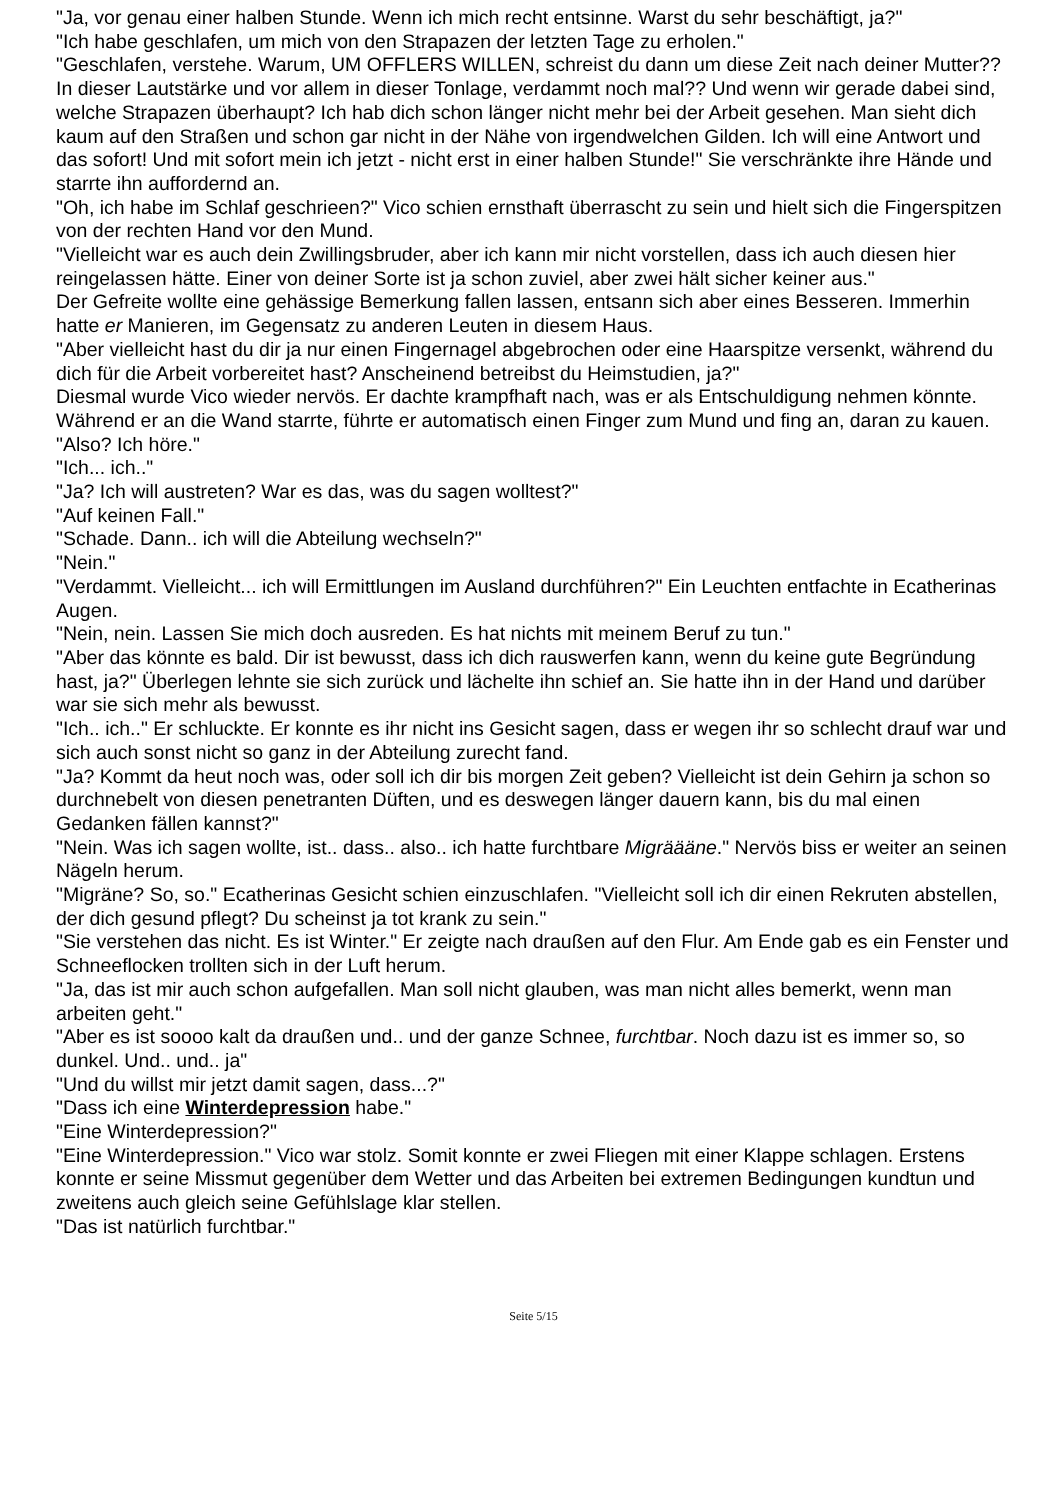"Ja, vor genau einer halben Stunde. Wenn ich mich recht entsinne. Warst du sehr beschäftigt, ja?"
"Ich habe geschlafen, um mich von den Strapazen der letzten Tage zu erholen."
"Geschlafen, verstehe. Warum, UM OFFLERS WILLEN, schreist du dann um diese Zeit nach deiner Mutter?? In dieser Lautstärke und vor allem in dieser Tonlage, verdammt noch mal?? Und wenn wir gerade dabei sind, welche Strapazen überhaupt? Ich hab dich schon länger nicht mehr bei der Arbeit gesehen. Man sieht dich kaum auf den Straßen und schon gar nicht in der Nähe von irgendwelchen Gilden. Ich will eine Antwort und das sofort! Und mit sofort mein ich jetzt - nicht erst in einer halben Stunde!" Sie verschränkte ihre Hände und starrte ihn auffordernd an.
"Oh, ich habe im Schlaf geschrieen?" Vico schien ernsthaft überrascht zu sein und hielt sich die Fingerspitzen von der rechten Hand vor den Mund.
"Vielleicht war es auch dein Zwillingsbruder, aber ich kann mir nicht vorstellen, dass ich auch diesen hier reingelassen hätte. Einer von deiner Sorte ist ja schon zuviel, aber zwei hält sicher keiner aus."
Der Gefreite wollte eine gehässige Bemerkung fallen lassen, entsann sich aber eines Besseren. Immerhin hatte er Manieren, im Gegensatz zu anderen Leuten in diesem Haus.
"Aber vielleicht hast du dir ja nur einen Fingernagel abgebrochen oder eine Haarspitze versenkt, während du dich für die Arbeit vorbereitet hast? Anscheinend betreibst du Heimstudien, ja?"
Diesmal wurde Vico wieder nervös. Er dachte krampfhaft nach, was er als Entschuldigung nehmen könnte. Während er an die Wand starrte, führte er automatisch einen Finger zum Mund und fing an, daran zu kauen.
"Also? Ich höre."
"Ich... ich.."
"Ja? Ich will austreten? War es das, was du sagen wolltest?"
"Auf keinen Fall."
"Schade. Dann.. ich will die Abteilung wechseln?"
"Nein."
"Verdammt. Vielleicht... ich will Ermittlungen im Ausland durchführen?" Ein Leuchten entfachte in Ecatherinas Augen.
"Nein, nein. Lassen Sie mich doch ausreden. Es hat nichts mit meinem Beruf zu tun."
"Aber das könnte es bald. Dir ist bewusst, dass ich dich rauswerfen kann, wenn du keine gute Begründung hast, ja?" Überlegen lehnte sie sich zurück und lächelte ihn schief an. Sie hatte ihn in der Hand und darüber war sie sich mehr als bewusst.
"Ich.. ich.." Er schluckte. Er konnte es ihr nicht ins Gesicht sagen, dass er wegen ihr so schlecht drauf war und sich auch sonst nicht so ganz in der Abteilung zurecht fand.
"Ja? Kommt da heut noch was, oder soll ich dir bis morgen Zeit geben? Vielleicht ist dein Gehirn ja schon so durchnebelt von diesen penetranten Düften, und es deswegen länger dauern kann, bis du mal einen Gedanken fällen kannst?"
"Nein. Was ich sagen wollte, ist.. dass.. also.. ich hatte furchtbare Migrääänе." Nervös biss er weiter an seinen Nägeln herum.
"Migräne? So, so." Ecatherinas Gesicht schien einzuschlafen. "Vielleicht soll ich dir einen Rekruten abstellen, der dich gesund pflegt? Du scheinst ja tot krank zu sein."
"Sie verstehen das nicht. Es ist Winter." Er zeigte nach draußen auf den Flur. Am Ende gab es ein Fenster und Schneeflocken trollten sich in der Luft herum.
"Ja, das ist mir auch schon aufgefallen. Man soll nicht glauben, was man nicht alles bemerkt, wenn man arbeiten geht."
"Aber es ist soooo kalt da draußen und.. und der ganze Schnee, furchtbar. Noch dazu ist es immer so, so dunkel. Und.. und.. ja"
"Und du willst mir jetzt damit sagen, dass...?"
"Dass ich eine Winterdepression habe."
"Eine Winterdepression?"
"Eine Winterdepression." Vico war stolz. Somit konnte er zwei Fliegen mit einer Klappe schlagen. Erstens konnte er seine Missmut gegenüber dem Wetter und das Arbeiten bei extremen Bedingungen kundtun und zweitens auch gleich seine Gefühlslage klar stellen.
"Das ist natürlich furchtbar."
Seite 5/15